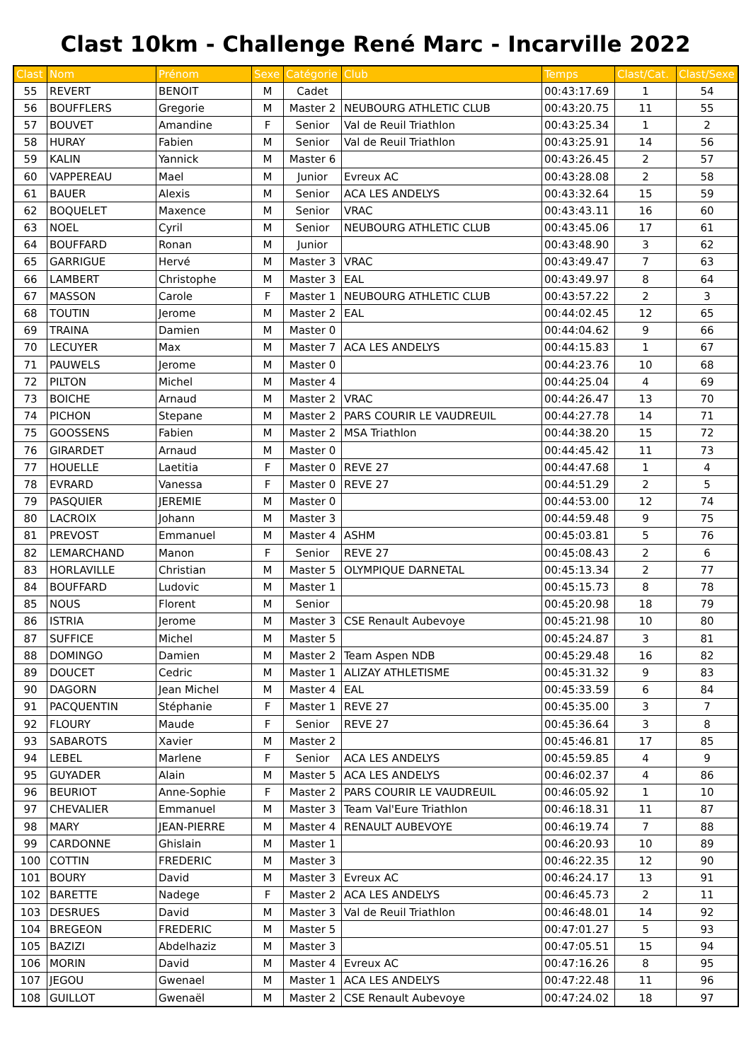Clast 10km - Challenge René Marc - Incarville 2022
| Clast | Nom | Prénom | Sexe | Catégorie | Club | Temps | Clast/Cat. | Clast/Sexe |
| --- | --- | --- | --- | --- | --- | --- | --- | --- |
| 55 | REVERT | BENOIT | M | Cadet | | 00:43:17.69 | 1 | 54 |
| 56 | BOUFFLERS | Gregorie | M | Master 2 | NEUBOURG ATHLETIC CLUB | 00:43:20.75 | 11 | 55 |
| 57 | BOUVET | Amandine | F | Senior | Val de Reuil Triathlon | 00:43:25.34 | 1 | 2 |
| 58 | HURAY | Fabien | M | Senior | Val de Reuil Triathlon | 00:43:25.91 | 14 | 56 |
| 59 | KALIN | Yannick | M | Master 6 | | 00:43:26.45 | 2 | 57 |
| 60 | VAPPEREAU | Mael | M | Junior | Evreux AC | 00:43:28.08 | 2 | 58 |
| 61 | BAUER | Alexis | M | Senior | ACA LES ANDELYS | 00:43:32.64 | 15 | 59 |
| 62 | BOQUELET | Maxence | M | Senior | VRAC | 00:43:43.11 | 16 | 60 |
| 63 | NOEL | Cyril | M | Senior | NEUBOURG ATHLETIC CLUB | 00:43:45.06 | 17 | 61 |
| 64 | BOUFFARD | Ronan | M | Junior | | 00:43:48.90 | 3 | 62 |
| 65 | GARRIGUE | Hervé | M | Master 3 | VRAC | 00:43:49.47 | 7 | 63 |
| 66 | LAMBERT | Christophe | M | Master 3 | EAL | 00:43:49.97 | 8 | 64 |
| 67 | MASSON | Carole | F | Master 1 | NEUBOURG ATHLETIC CLUB | 00:43:57.22 | 2 | 3 |
| 68 | TOUTIN | Jerome | M | Master 2 | EAL | 00:44:02.45 | 12 | 65 |
| 69 | TRAINA | Damien | M | Master 0 | | 00:44:04.62 | 9 | 66 |
| 70 | LECUYER | Max | M | Master 7 | ACA LES ANDELYS | 00:44:15.83 | 1 | 67 |
| 71 | PAUWELS | Jerome | M | Master 0 | | 00:44:23.76 | 10 | 68 |
| 72 | PILTON | Michel | M | Master 4 | | 00:44:25.04 | 4 | 69 |
| 73 | BOICHE | Arnaud | M | Master 2 | VRAC | 00:44:26.47 | 13 | 70 |
| 74 | PICHON | Stepane | M | Master 2 | PARS COURIR LE VAUDREUIL | 00:44:27.78 | 14 | 71 |
| 75 | GOOSSENS | Fabien | M | Master 2 | MSA Triathlon | 00:44:38.20 | 15 | 72 |
| 76 | GIRARDET | Arnaud | M | Master 0 | | 00:44:45.42 | 11 | 73 |
| 77 | HOUELLE | Laetitia | F | Master 0 | REVE 27 | 00:44:47.68 | 1 | 4 |
| 78 | EVRARD | Vanessa | F | Master 0 | REVE 27 | 00:44:51.29 | 2 | 5 |
| 79 | PASQUIER | JEREMIE | M | Master 0 | | 00:44:53.00 | 12 | 74 |
| 80 | LACROIX | Johann | M | Master 3 | | 00:44:59.48 | 9 | 75 |
| 81 | PREVOST | Emmanuel | M | Master 4 | ASHM | 00:45:03.81 | 5 | 76 |
| 82 | LEMARCHAND | Manon | F | Senior | REVE 27 | 00:45:08.43 | 2 | 6 |
| 83 | HORLAVILLE | Christian | M | Master 5 | OLYMPIQUE DARNETAL | 00:45:13.34 | 2 | 77 |
| 84 | BOUFFARD | Ludovic | M | Master 1 | | 00:45:15.73 | 8 | 78 |
| 85 | NOUS | Florent | M | Senior | | 00:45:20.98 | 18 | 79 |
| 86 | ISTRIA | Jerome | M | Master 3 | CSE Renault Aubevoye | 00:45:21.98 | 10 | 80 |
| 87 | SUFFICE | Michel | M | Master 5 | | 00:45:24.87 | 3 | 81 |
| 88 | DOMINGO | Damien | M | Master 2 | Team Aspen NDB | 00:45:29.48 | 16 | 82 |
| 89 | DOUCET | Cedric | M | Master 1 | ALIZAY ATHLETISME | 00:45:31.32 | 9 | 83 |
| 90 | DAGORN | Jean Michel | M | Master 4 | EAL | 00:45:33.59 | 6 | 84 |
| 91 | PACQUENTIN | Stéphanie | F | Master 1 | REVE 27 | 00:45:35.00 | 3 | 7 |
| 92 | FLOURY | Maude | F | Senior | REVE 27 | 00:45:36.64 | 3 | 8 |
| 93 | SABAROTS | Xavier | M | Master 2 | | 00:45:46.81 | 17 | 85 |
| 94 | LEBEL | Marlene | F | Senior | ACA LES ANDELYS | 00:45:59.85 | 4 | 9 |
| 95 | GUYADER | Alain | M | Master 5 | ACA LES ANDELYS | 00:46:02.37 | 4 | 86 |
| 96 | BEURIOT | Anne-Sophie | F | Master 2 | PARS COURIR LE VAUDREUIL | 00:46:05.92 | 1 | 10 |
| 97 | CHEVALIER | Emmanuel | M | Master 3 | Team Val'Eure Triathlon | 00:46:18.31 | 11 | 87 |
| 98 | MARY | JEAN-PIERRE | M | Master 4 | RENAULT AUBEVOYE | 00:46:19.74 | 7 | 88 |
| 99 | CARDONNE | Ghislain | M | Master 1 | | 00:46:20.93 | 10 | 89 |
| 100 | COTTIN | FREDERIC | M | Master 3 | | 00:46:22.35 | 12 | 90 |
| 101 | BOURY | David | M | Master 3 | Evreux AC | 00:46:24.17 | 13 | 91 |
| 102 | BARETTE | Nadege | F | Master 2 | ACA LES ANDELYS | 00:46:45.73 | 2 | 11 |
| 103 | DESRUES | David | M | Master 3 | Val de Reuil Triathlon | 00:46:48.01 | 14 | 92 |
| 104 | BREGEON | FREDERIC | M | Master 5 | | 00:47:01.27 | 5 | 93 |
| 105 | BAZIZI | Abdelhaziz | M | Master 3 | | 00:47:05.51 | 15 | 94 |
| 106 | MORIN | David | M | Master 4 | Evreux AC | 00:47:16.26 | 8 | 95 |
| 107 | JEGOU | Gwenael | M | Master 1 | ACA LES ANDELYS | 00:47:22.48 | 11 | 96 |
| 108 | GUILLOT | Gwenaël | M | Master 2 | CSE Renault Aubevoye | 00:47:24.02 | 18 | 97 |